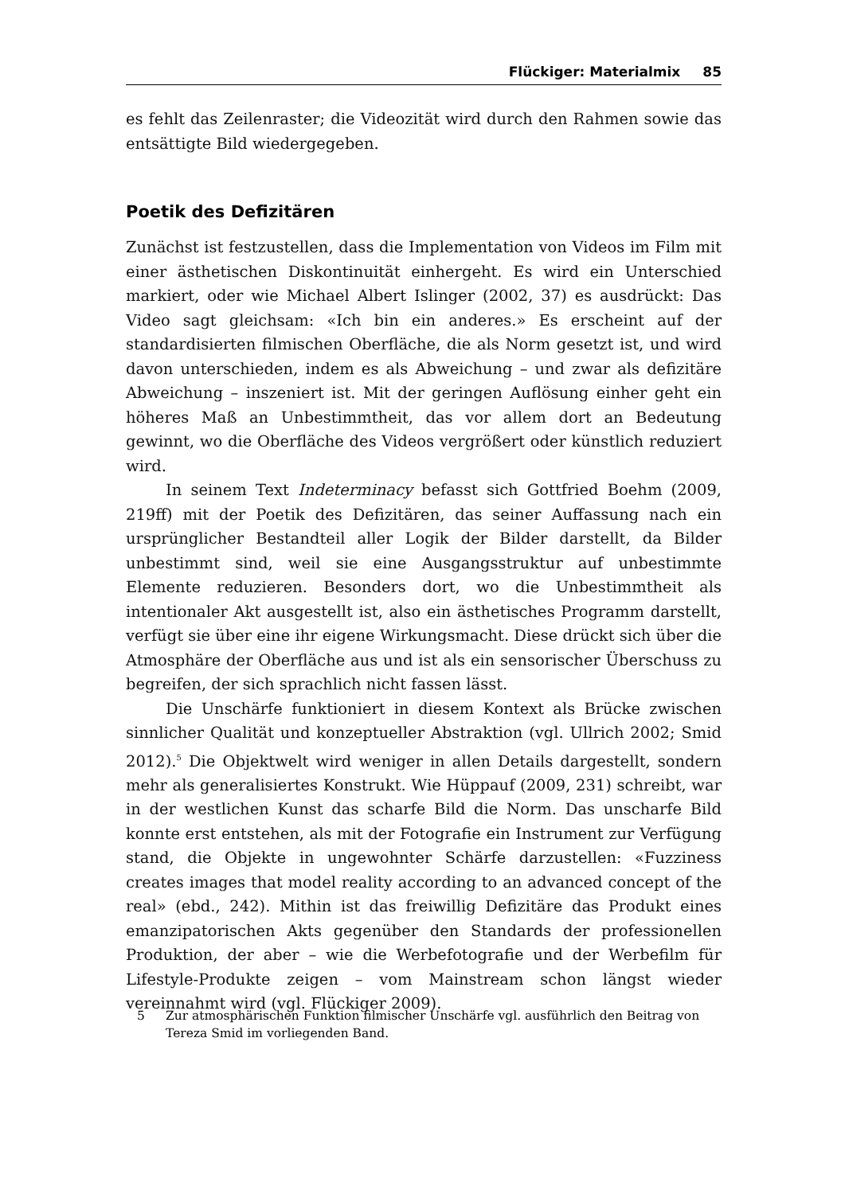Flückiger: Materialmix 85
es fehlt das Zeilenraster; die Videozität wird durch den Rahmen sowie das entsättigte Bild wiedergegeben.
Poetik des Defizitären
Zunächst ist festzustellen, dass die Implementation von Videos im Film mit einer ästhetischen Diskontinuität einhergeht. Es wird ein Unterschied markiert, oder wie Michael Albert Islinger (2002, 37) es ausdrückt: Das Video sagt gleichsam: «Ich bin ein anderes.» Es erscheint auf der standardisierten filmischen Oberfläche, die als Norm gesetzt ist, und wird davon unterschieden, indem es als Abweichung – und zwar als defizitäre Abweichung – inszeniert ist. Mit der geringen Auflösung einher geht ein höheres Maß an Unbestimmtheit, das vor allem dort an Bedeutung gewinnt, wo die Oberfläche des Videos vergrößert oder künstlich reduziert wird.
In seinem Text Indeterminacy befasst sich Gottfried Boehm (2009, 219ff) mit der Poetik des Defizitären, das seiner Auffassung nach ein ursprünglicher Bestandteil aller Logik der Bilder darstellt, da Bilder unbestimmt sind, weil sie eine Ausgangsstruktur auf unbestimmte Elemente reduzieren. Besonders dort, wo die Unbestimmtheit als intentionaler Akt ausgestellt ist, also ein ästhetisches Programm darstellt, verfügt sie über eine ihr eigene Wirkungsmacht. Diese drückt sich über die Atmosphäre der Oberfläche aus und ist als ein sensorischer Überschuss zu begreifen, der sich sprachlich nicht fassen lässt.
Die Unschärfe funktioniert in diesem Kontext als Brücke zwischen sinnlicher Qualität und konzeptueller Abstraktion (vgl. Ullrich 2002; Smid 2012).<sup>5</sup> Die Objektwelt wird weniger in allen Details dargestellt, sondern mehr als generalisiertes Konstrukt. Wie Hüppauf (2009, 231) schreibt, war in der westlichen Kunst das scharfe Bild die Norm. Das unscharfe Bild konnte erst entstehen, als mit der Fotografie ein Instrument zur Verfügung stand, die Objekte in ungewohnter Schärfe darzustellen: «Fuzziness creates images that model reality according to an advanced concept of the real» (ebd., 242). Mithin ist das freiwillig Defizitäre das Produkt eines emanzipatorischen Akts gegenüber den Standards der professionellen Produktion, der aber – wie die Werbefotografie und der Werbefilm für Lifestyle-Produkte zeigen – vom Mainstream schon längst wieder vereinnahmt wird (vgl. Flückiger 2009).
5 Zur atmosphärischen Funktion filmischer Unschärfe vgl. ausführlich den Beitrag von Tereza Smid im vorliegenden Band.